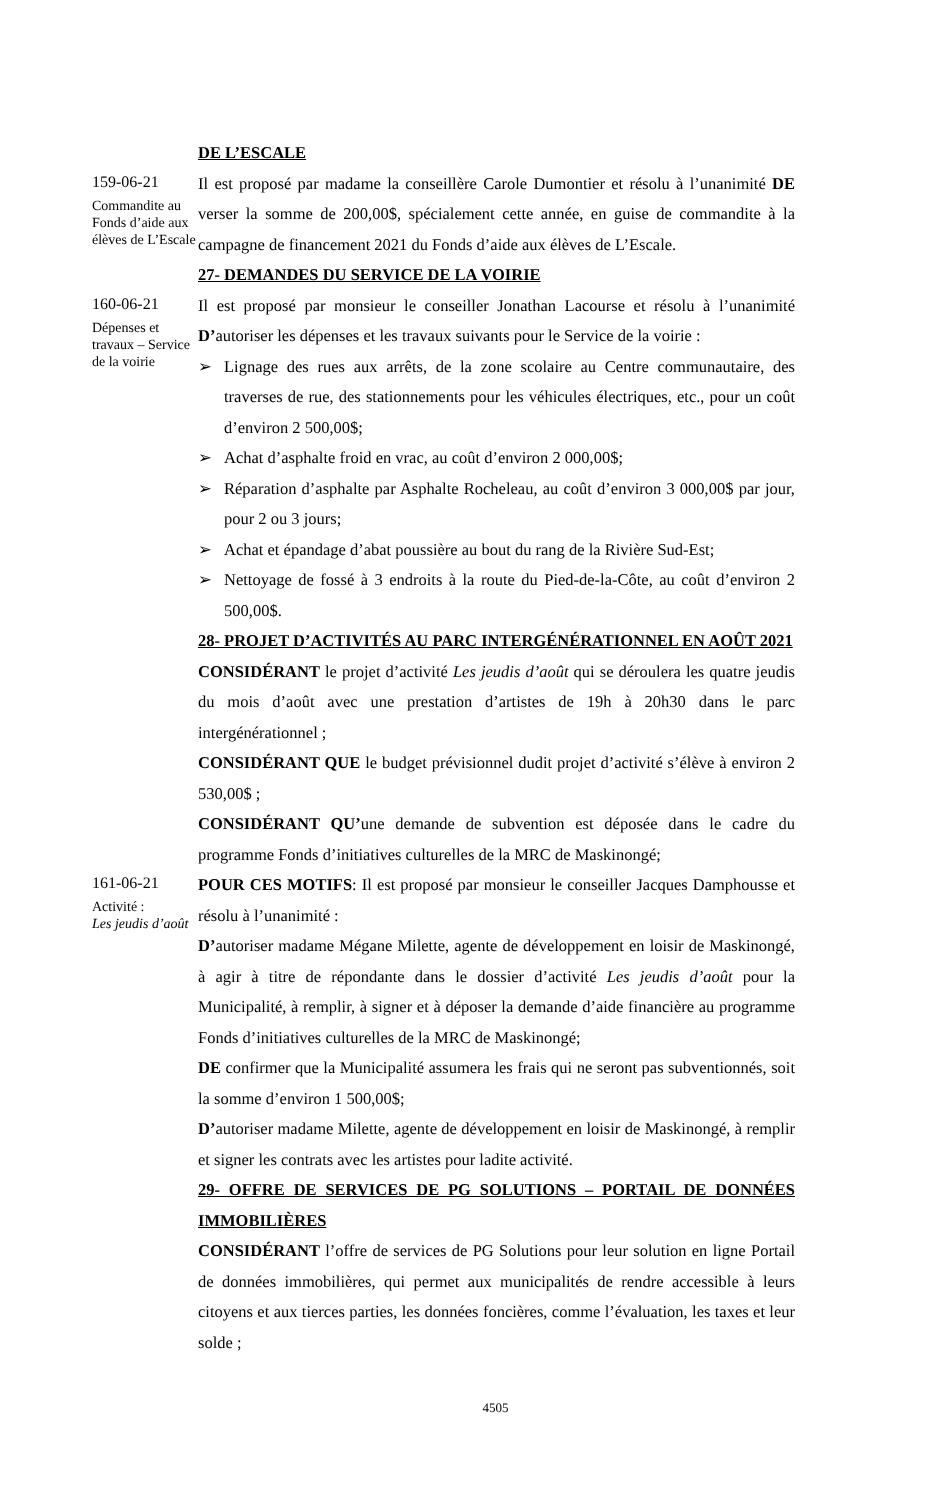DE L’ESCALE
159-06-21
Commandite au Fonds d’aide aux élèves de L’Escale
Il est proposé par madame la conseillère Carole Dumontier et résolu à l’unanimité DE verser la somme de 200,00$, spécialement cette année, en guise de commandite à la campagne de financement 2021 du Fonds d’aide aux élèves de L’Escale.
27- DEMANDES DU SERVICE DE LA VOIRIE
160-06-21
Dépenses et travaux – Service de la voirie
Il est proposé par monsieur le conseiller Jonathan Lacourse et résolu à l’unanimité D’autoriser les dépenses et les travaux suivants pour le Service de la voirie :
➢ Lignage des rues aux arrêts, de la zone scolaire au Centre communautaire, des traverses de rue, des stationnements pour les véhicules électriques, etc., pour un coût d’environ 2 500,00$;
➢ Achat d’asphalte froid en vrac, au coût d’environ 2 000,00$;
➢ Réparation d’asphalte par Asphalte Rocheleau, au coût d’environ 3 000,00$ par jour, pour 2 ou 3 jours;
➢ Achat et épandage d’abat poussière au bout du rang de la Rivière Sud-Est;
➢ Nettoyage de fossé à 3 endroits à la route du Pied-de-la-Côte, au coût d’environ 2 500,00$.
28- PROJET D’ACTIVITÉS AU PARC INTERGÉNÉRATIONNEL EN AOÛT 2021
CONSIDÉRANT le projet d’activité Les jeudis d’août qui se déroulera les quatre jeudis du mois d’août avec une prestation d’artistes de 19h à 20h30 dans le parc intergénérationnel ;
CONSIDÉRANT QUE le budget prévisionnel dudit projet d’activité s’élève à environ 2 530,00$ ;
CONSIDÉRANT QU’une demande de subvention est déposée dans le cadre du programme Fonds d’initiatives culturelles de la MRC de Maskinongé;
161-06-21
Activité :
Les jeudis d’août
POUR CES MOTIFS: Il est proposé par monsieur le conseiller Jacques Damphousse et résolu à l’unanimité :
D’autoriser madame Mégane Milette, agente de développement en loisir de Maskinongé, à agir à titre de répondante dans le dossier d’activité Les jeudis d’août pour la Municipalité, à remplir, à signer et à déposer la demande d’aide financière au programme Fonds d’initiatives culturelles de la MRC de Maskinongé;
DE confirmer que la Municipalité assumera les frais qui ne seront pas subventionnés, soit la somme d’environ 1 500,00$;
D’autoriser madame Milette, agente de développement en loisir de Maskinongé, à remplir et signer les contrats avec les artistes pour ladite activité.
29- OFFRE DE SERVICES DE PG SOLUTIONS – PORTAIL DE DONNÉES IMMOBILIÈRES
CONSIDÉRANT l’offre de services de PG Solutions pour leur solution en ligne Portail de données immobilières, qui permet aux municipalités de rendre accessible à leurs citoyens et aux tierces parties, les données foncières, comme l’évaluation, les taxes et leur solde ;
4505